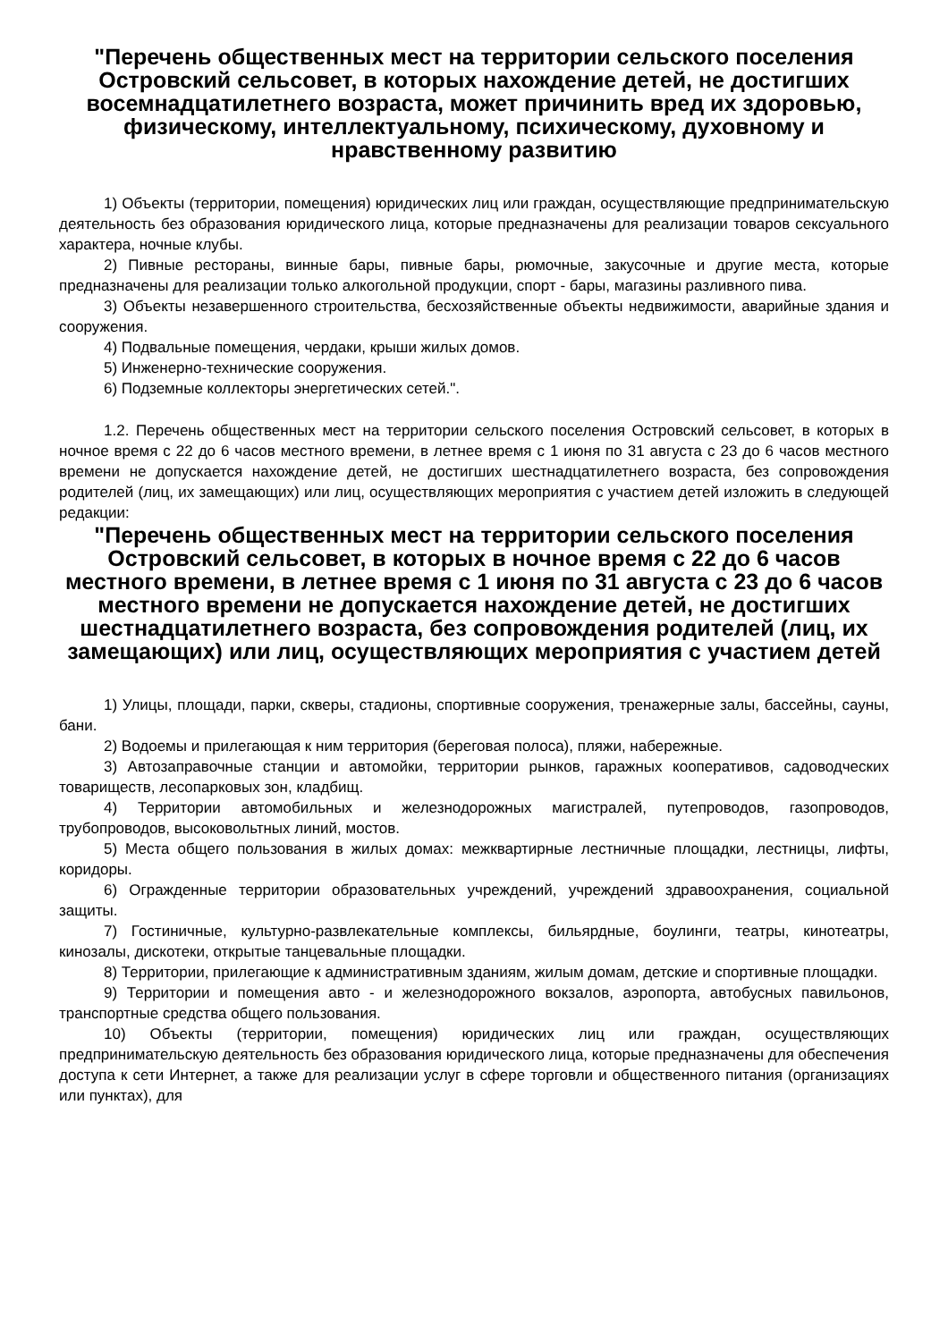"Перечень общественных мест на территории сельского поселения Островский сельсовет, в которых нахождение детей, не достигших восемнадцатилетнего возраста, может причинить вред их здоровью, физическому, интеллектуальному, психическому, духовному и нравственному развитию
1) Объекты (территории, помещения) юридических лиц или граждан, осуществляющие предпринимательскую деятельность без образования юридического лица, которые предназначены для реализации товаров сексуального характера, ночные клубы.
2) Пивные рестораны, винные бары, пивные бары, рюмочные, закусочные и другие места, которые предназначены для реализации только алкогольной продукции, спорт - бары, магазины разливного пива.
3) Объекты незавершенного строительства, бесхозяйственные объекты недвижимости, аварийные здания и сооружения.
4) Подвальные помещения, чердаки, крыши жилых домов.
5) Инженерно-технические сооружения.
6) Подземные коллекторы энергетических сетей.".
1.2. Перечень общественных мест на территории сельского поселения Островский сельсовет, в которых в ночное время с 22 до 6 часов местного времени, в летнее время с 1 июня по 31 августа с 23 до 6 часов местного времени не допускается нахождение детей, не достигших шестнадцатилетнего возраста, без сопровождения родителей (лиц, их замещающих) или лиц, осуществляющих мероприятия с участием детей изложить в следующей редакции:
"Перечень общественных мест на территории сельского поселения Островский сельсовет, в которых в ночное время с 22 до 6 часов местного времени, в летнее время с 1 июня по 31 августа с 23 до 6 часов местного времени не допускается нахождение детей, не достигших шестнадцатилетнего возраста, без сопровождения родителей (лиц, их замещающих) или лиц, осуществляющих мероприятия с участием детей
1) Улицы, площади, парки, скверы, стадионы, спортивные сооружения, тренажерные залы, бассейны, сауны, бани.
2) Водоемы и прилегающая к ним территория (береговая полоса), пляжи, набережные.
3) Автозаправочные станции и автомойки, территории рынков, гаражных кооперативов, садоводческих товариществ, лесопарковых зон, кладбищ.
4) Территории автомобильных и железнодорожных магистралей, путепроводов, газопроводов, трубопроводов, высоковольтных линий, мостов.
5) Места общего пользования в жилых домах: межквартирные лестничные площадки, лестницы, лифты, коридоры.
6) Огражденные территории образовательных учреждений, учреждений здравоохранения, социальной защиты.
7) Гостиничные, культурно-развлекательные комплексы, бильярдные, боулинги, театры, кинотеатры, кинозалы, дискотеки, открытые танцевальные площадки.
8) Территории, прилегающие к административным зданиям, жилым домам, детские и спортивные площадки.
9) Территории и помещения авто - и железнодорожного вокзалов, аэропорта, автобусных павильонов, транспортные средства общего пользования.
10) Объекты (территории, помещения) юридических лиц или граждан, осуществляющих предпринимательскую деятельность без образования юридического лица, которые предназначены для обеспечения доступа к сети Интернет, а также для реализации услуг в сфере торговли и общественного питания (организациях или пунктах), для